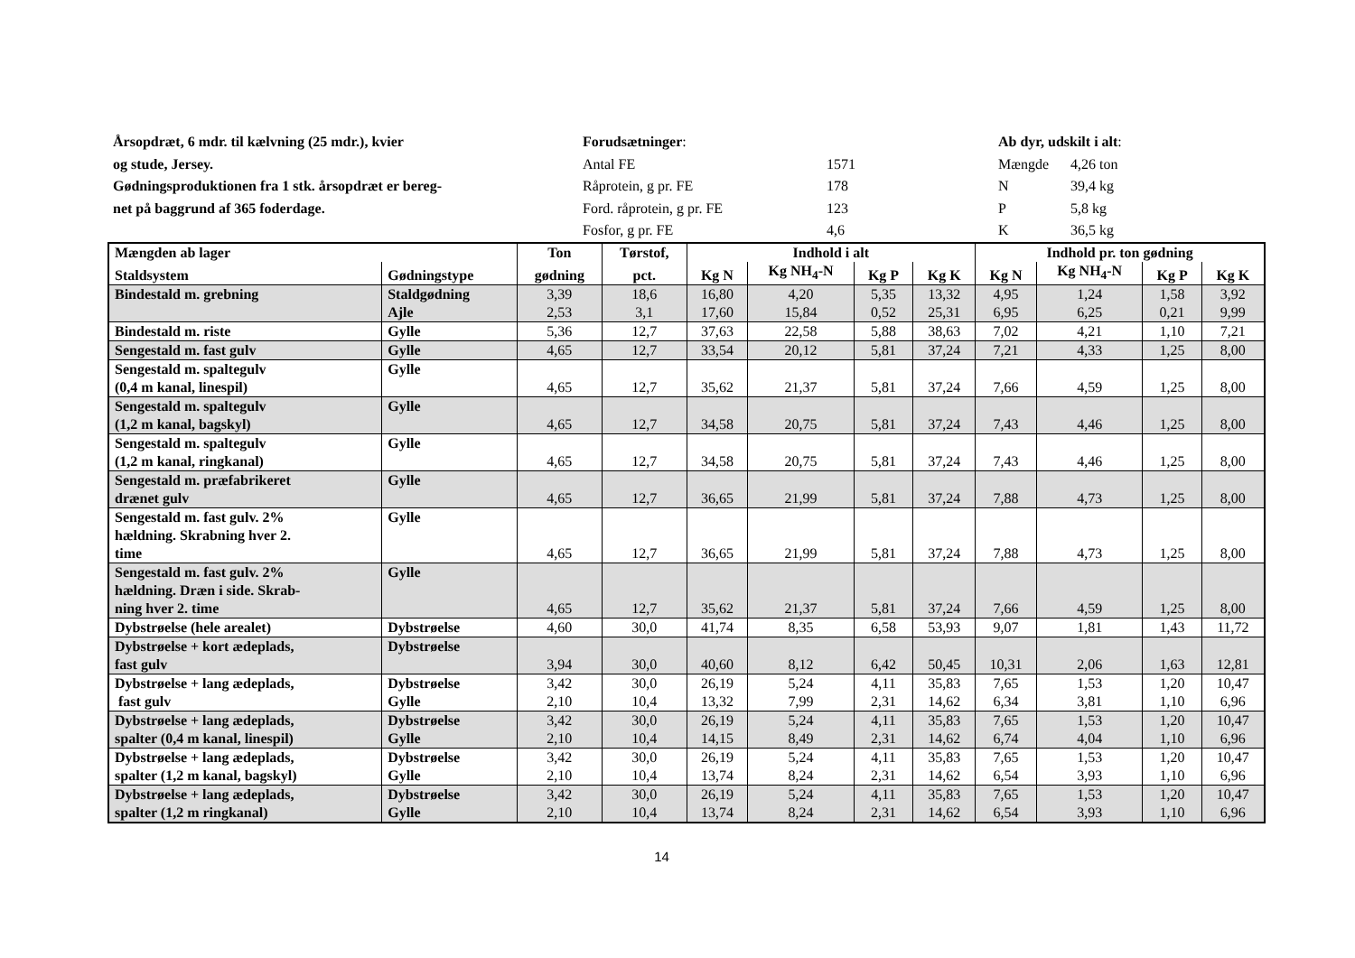Årsopdræt, 6 mdr. til kælvning (25 mdr.), kvier
og stude, Jersey.
Gødningsproduktionen fra 1 stk. årsopdræt er bereg-
net på baggrund af 365 foderdage.
Forudsætninger:
Antal FE 1571
Råprotein, g pr. FE 178
Ford. råprotein, g pr. FE 123
Fosfor, g pr. FE 4,6
Ab dyr, udskilt i alt:
Mængde 4,26 ton
N 39,4 kg
P 5,8 kg
K 36,5 kg
| Mængden ab lager | | Ton | Tørstof, | Indhold i alt | | | | Indhold pr. ton gødning | | | |
| --- | --- | --- | --- | --- | --- | --- | --- | --- | --- | --- | --- |
| Staldsystem | Gødningstype | gødning | pct. | Kg N | Kg NH<sub>4</sub>-N | Kg P | Kg K | Kg N | Kg NH<sub>4</sub>-N | Kg P | Kg K |
| Bindestald m. grebning | Staldgødning Ajle | 3,39 2,53 | 18,6 3,1 | 16,80 17,60 | 4,20 15,84 | 5,35 0,52 | 13,32 25,31 | 4,95 6,95 | 1,24 6,25 | 1,58 0,21 | 3,92 9,99 |
| Bindestald m. riste | Gylle | 5,36 | 12,7 | 37,63 | 22,58 | 5,88 | 38,63 | 7,02 | 4,21 | 1,10 | 7,21 |
| Sengestald m. fast gulv | Gylle | 4,65 | 12,7 | 33,54 | 20,12 | 5,81 | 37,24 | 7,21 | 4,33 | 1,25 | 8,00 |
| Sengestald m. spaltegulv (0,4 m kanal, linespil) | Gylle | 4,65 | 12,7 | 35,62 | 21,37 | 5,81 | 37,24 | 7,66 | 4,59 | 1,25 | 8,00 |
| Sengestald m. spaltegulv (1,2 m kanal, bagskyl) | Gylle | 4,65 | 12,7 | 34,58 | 20,75 | 5,81 | 37,24 | 7,43 | 4,46 | 1,25 | 8,00 |
| Sengestald m. spaltegulv (1,2 m kanal, ringkanal) | Gylle | 4,65 | 12,7 | 34,58 | 20,75 | 5,81 | 37,24 | 7,43 | 4,46 | 1,25 | 8,00 |
| Sengestald m. præfabrikeret drænet gulv | Gylle | 4,65 | 12,7 | 36,65 | 21,99 | 5,81 | 37,24 | 7,88 | 4,73 | 1,25 | 8,00 |
| Sengestald m. fast gulv. 2% hældning. Skrabning hver 2. time | Gylle | 4,65 | 12,7 | 36,65 | 21,99 | 5,81 | 37,24 | 7,88 | 4,73 | 1,25 | 8,00 |
| Sengestald m. fast gulv. 2% hældning. Dræn i side. Skrab- ning hver 2. time | Gylle | 4,65 | 12,7 | 35,62 | 21,37 | 5,81 | 37,24 | 7,66 | 4,59 | 1,25 | 8,00 |
| Dybstrøelse (hele arealet) | Dybstrøelse | 4,60 | 30,0 | 41,74 | 8,35 | 6,58 | 53,93 | 9,07 | 1,81 | 1,43 | 11,72 |
| Dybstrøelse + kort ædeplads, fast gulv | Dybstrøelse | 3,94 | 30,0 | 40,60 | 8,12 | 6,42 | 50,45 | 10,31 | 2,06 | 1,63 | 12,81 |
| Dybstrøelse + lang ædeplads, fast gulv | Dybstrøelse Gylle | 3,42 2,10 | 30,0 10,4 | 26,19 13,32 | 5,24 7,99 | 4,11 2,31 | 35,83 14,62 | 7,65 6,34 | 1,53 3,81 | 1,20 1,10 | 10,47 6,96 |
| Dybstrøelse + lang ædeplads, spalter (0,4 m kanal, linespil) | Dybstrøelse Gylle | 3,42 2,10 | 30,0 10,4 | 26,19 14,15 | 5,24 8,49 | 4,11 2,31 | 35,83 14,62 | 7,65 6,74 | 1,53 4,04 | 1,20 1,10 | 10,47 6,96 |
| Dybstrøelse + lang ædeplads, spalter (1,2 m kanal, bagskyl) | Dybstrøelse Gylle | 3,42 2,10 | 30,0 10,4 | 26,19 13,74 | 5,24 8,24 | 4,11 2,31 | 35,83 14,62 | 7,65 6,54 | 1,53 3,93 | 1,20 1,10 | 10,47 6,96 |
| Dybstrøelse + lang ædeplads, spalter (1,2 m ringkanal) | Dybstrøelse Gylle | 3,42 2,10 | 30,0 10,4 | 26,19 13,74 | 5,24 8,24 | 4,11 2,31 | 35,83 14,62 | 7,65 6,54 | 1,53 3,93 | 1,20 1,10 | 10,47 6,96 |
14